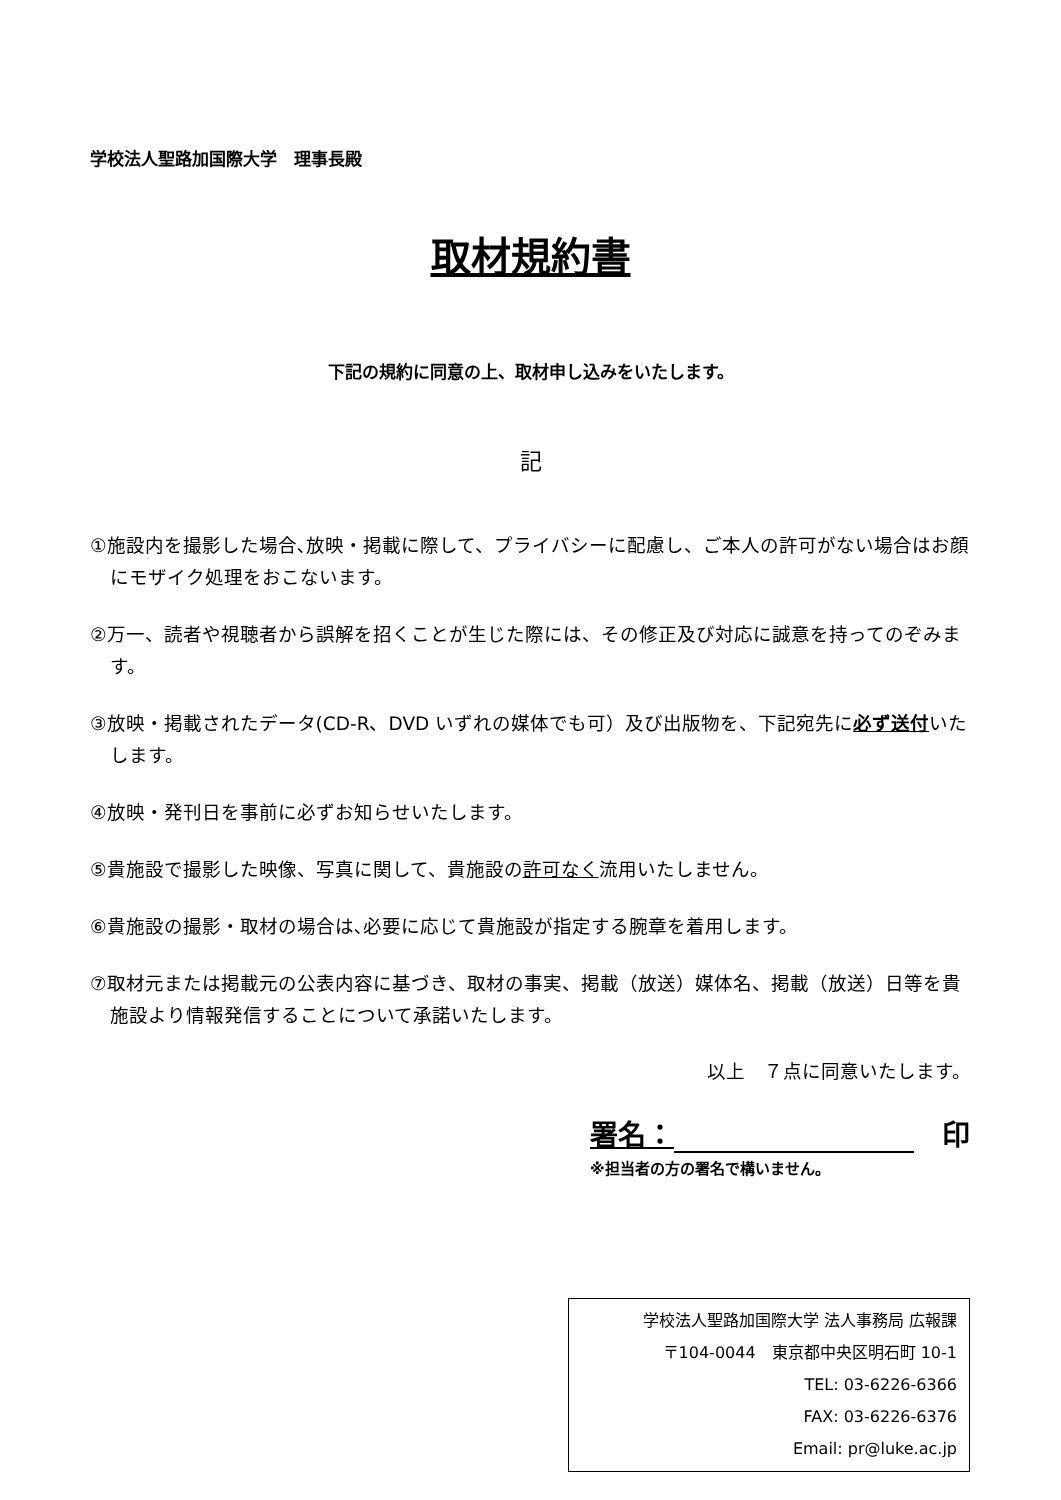学校法人聖路加国際大学　理事長殿
取材規約書
下記の規約に同意の上、取材申し込みをいたします。
記
①施設内を撮影した場合､放映・掲載に際して、プライバシーに配慮し、ご本人の許可がない場合はお顔にモザイク処理をおこないます。
②万一、読者や視聴者から誤解を招くことが生じた際には、その修正及び対応に誠意を持ってのぞみます。
③放映・掲載されたデータ(CD-R、DVD いずれの媒体でも可）及び出版物を、下記宛先に必ず送付いたします。
④放映・発刊日を事前に必ずお知らせいたします。
⑤貴施設で撮影した映像、写真に関して、貴施設の許可なく流用いたしません。
⑥貴施設の撮影・取材の場合は､必要に応じて貴施設が指定する腕章を着用します。
⑦取材元または掲載元の公表内容に基づき、取材の事実、掲載（放送）媒体名、掲載（放送）日等を貴施設より情報発信することについて承諾いたします。
以上　７点に同意いたします。
署名：　印
※担当者の方の署名で構いません。
学校法人聖路加国際大学 法人事務局 広報課
〒104-0044　東京都中央区明石町 10-1
TEL: 03-6226-6366
FAX: 03-6226-6376
Email: pr@luke.ac.jp